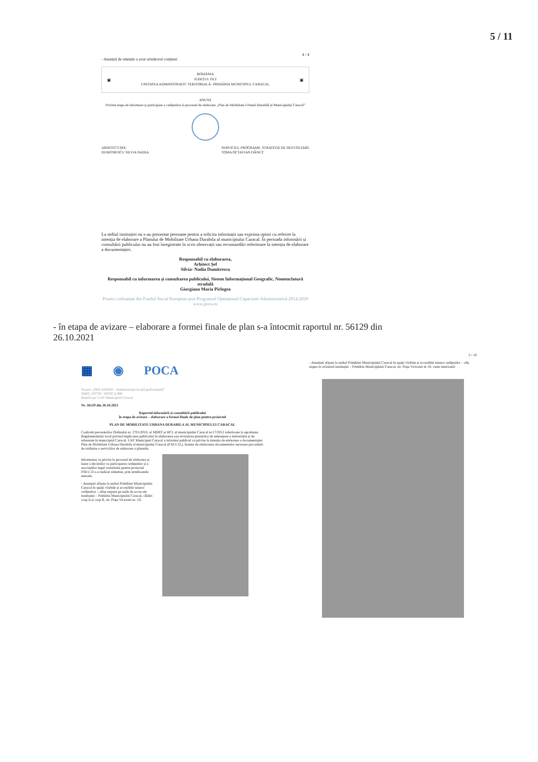5 / 11
4 / 4
- Anunțul de intenție a avut următorul conținut:
▣ ROMÂNIA
JUDEȚUL OLT
UNITATEA ADMINISTRATIV TERITORIALĂ- PRIMĂRIA MUNICIPIUL CARACAL ▣
ANUNȚ
Privind etapa de informare și participare a cetățenilor la procesul de elaborare „Plan de Mobilitate Urbană Durabilă al Municipiului Caracal”
ARHITECT-ȘEF,
DUMITRESCU SILVIA NADIA SERVICIUL PROGRAME, STRATEGII DE DEZVOLTARE
TOMA OCTAVIAN DĂNUȚ
La sediul instituției nu s-au prezentat persoane pentru a solicita informații sau exprima opinii cu referire la intenția de elaborare a Planului de Mobilitate Urbana Durabila al municipiului Caracal. În perioada informării și consultării publicului nu au fost înregistrate în scris observații sau recomandări referitoare la intenția de elaborare a documentației.
Responsabil cu elaborarea,
Arhitect Șef
Silvia- Nadia Dumitrescu
Responsabil cu informarea și consultarea publicului, Sistem Informațional Geografic, Nomenclatură stradală
Giorgiana Maria Pîrlogea
Proiect cofinanțat din Fondul Social European prin Programul Operațional Capacitate Administrativă 2014-2020
www.poca.ro
- în etapa de avizare – elaborare a formei finale de plan s-a întocmit raportul nr. 56129 din
26.10.2021
▦ ◉ POCA
Proiect „PRO ADMIN - Administrație locală performantă”
SMIS 129739 / SIPOCA 888
Beneficiar: UAT Municipiul Caracal
Nr. 56129 din 26.10.2021
Raportul informării și consultării publicului
în etapa de avizare – elaborare a formei finale de plan pentru proiectul
PLAN DE MOBILITATE URBANA DURABILA AL MUNICIPIULUI CARACAL
Conform prevederilor Ordinului nr. 2701/2010, al MDRT și HCL al municipiului Caracal nr.17/2012 referitoare la aprobarea Regulamentului local privind implicarea publicului în elaborarea sau revizuirea planurilor de amenajare a teritoriului și de urbanism în municipiul Caracal, UAT Municipiul Caracal a informat publicul cu privire la intenția de elaborare a documentației Plan de Mobilitate Urbana Durabila al municipiului Caracal (P.M.U.D.), înainte de elaborarea documentelor necesare procedurii de atribuire a serviciilor de elaborare a planului.
Informarea cu privire la procesul de elaborare și luare a deciziilor cu participarea cetățenilor și a asociațiilor legal constituite pentru proiectul P.M.U.D s-a realizat simultan, prin următoarele metode:
- Anunțuri afișate la sediul Primăriei Municipiului Caracal în spații vizibile și accesibile tuturor cetățenilor – afișe expuse pe ușile de acces ale instituției – Primăria Municipiului Caracal, clădiri corp A și corp B, str. Piața Victoriei nr. 10;
2 / 10
- Anunțuri afișate la sediul Primăriei Municipiului Caracal în spații vizibile și accesibile tuturor cetățenilor – afiș expus la avizierul instituției – Primăria Municipiului Caracal, str. Piața Victoriei nr 10, curte interioară;